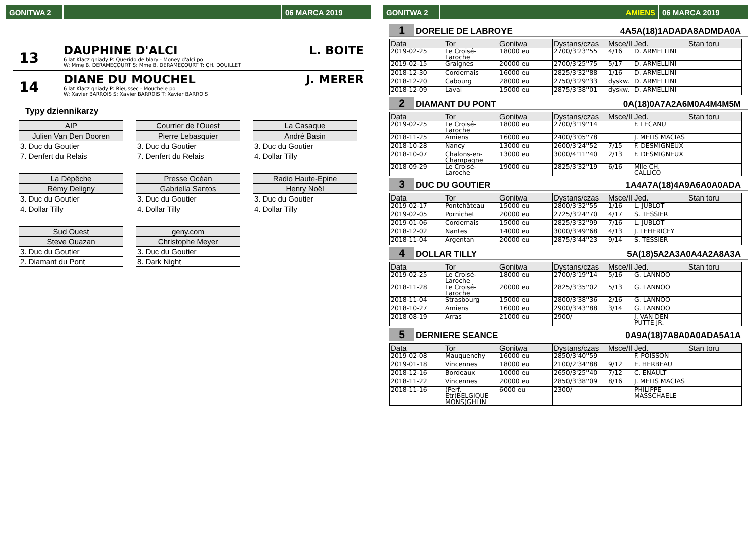GONITWA 2 06 MARCA 2019
13
DAUPHINE D'ALCI
6 lat Klacz gniady P: Querido de blary - Money d'alci po
W: Mme B. DERAMECOURT S: Mme B. DERAMECOURT T: CH. DOUILLET
L. BOITE
14
DIANE DU MOUCHEL
6 lat Klacz gniady P: Rieussec - Mouchele po
W: Xavier BARROIS S: Xavier BARROIS T: Xavier BARROIS
J. MERER
Typy dziennikarzy
| AIP |
| Julien Van Den Dooren |
| 3. Duc du Goutier |
| 7. Denfert du Relais |
| Courrier de l'Ouest |
| Pierre Lebasquier |
| 3. Duc du Goutier |
| 7. Denfert du Relais |
| La Casaque |
| André Basin |
| 3. Duc du Goutier |
| 4. Dollar Tilly |
| La Dépêche |
| Rémy Deligny |
| 3. Duc du Goutier |
| 4. Dollar Tilly |
| Presse Océan |
| Gabriella Santos |
| 3. Duc du Goutier |
| 4. Dollar Tilly |
| Radio Haute-Epine |
| Henry Noël |
| 3. Duc du Goutier |
| 4. Dollar Tilly |
| Sud Ouest |
| Steve Ouazan |
| 3. Duc du Goutier |
| 2. Diamant du Pont |
| geny.com |
| Christophe Meyer |
| 3. Duc du Goutier |
| 8. Dark Night |
GONITWA 2 AMIENS 06 MARCA 2019
1 DORELIE DE LABROYE 4A5A(18)1ADADA8ADMDA0A
| Data | Tor | Gonitwa | Dystans/czas | Msce/Il | Jed. | Stan toru |
| --- | --- | --- | --- | --- | --- | --- |
| 2019-02-25 | Le Croisé-Laroche | 18000 eu | 2700/3'23''55 | 4/16 | D. ARMELLINI | |
| 2019-02-15 | Graignes | 20000 eu | 2700/3'25''75 | 5/17 | D. ARMELLINI | |
| 2018-12-30 | Cordemais | 16000 eu | 2825/3'32''88 | 1/16 | D. ARMELLINI | |
| 2018-12-20 | Cabourg | 28000 eu | 2750/3'29''33 | dyskw. | D. ARMELLINI | |
| 2018-12-09 | Laval | 15000 eu | 2875/3'38''01 | dyskw. | D. ARMELLINI | |
2 DIAMANT DU PONT 0A(18)0A7A2A6M0A4M4M5M
| Data | Tor | Gonitwa | Dystans/czas | Msce/Il | Jed. | Stan toru |
| --- | --- | --- | --- | --- | --- | --- |
| 2019-02-25 | Le Croisé-Laroche | 18000 eu | 2700/3'19''14 | | F. LECANU | |
| 2018-11-25 | Amiens | 16000 eu | 2400/3'05''78 | | J. MELIS MACIAS | |
| 2018-10-28 | Nancy | 13000 eu | 2600/3'24''52 | 7/15 | F. DESMIGNEUX | |
| 2018-10-07 | Chalons-en-Champagne | 13000 eu | 3000/4'11''40 | 2/13 | F. DESMIGNEUX | |
| 2018-09-29 | Le Croisé-Laroche | 19000 eu | 2825/3'32''19 | 6/16 | Mlle CH. CALLICO | |
3 DUC DU GOUTIER 1A4A7A(18)4A9A6A0A0ADA
| Data | Tor | Gonitwa | Dystans/czas | Msce/Il | Jed. | Stan toru |
| --- | --- | --- | --- | --- | --- | --- |
| 2019-02-17 | Pontchâteau | 15000 eu | 2800/3'32''55 | 1/16 | L. JUBLOT | |
| 2019-02-05 | Pornichet | 20000 eu | 2725/3'24''70 | 4/17 | S. TESSIER | |
| 2019-01-06 | Cordemais | 15000 eu | 2825/3'32''99 | 7/16 | L. JUBLOT | |
| 2018-12-02 | Nantes | 14000 eu | 3000/3'49''68 | 4/13 | J. LEHERICEY | |
| 2018-11-04 | Argentan | 20000 eu | 2875/3'44''23 | 9/14 | S. TESSIER | |
4 DOLLAR TILLY 5A(18)5A2A3A0A4A2A8A3A
| Data | Tor | Gonitwa | Dystans/czas | Msce/Il | Jed. | Stan toru |
| --- | --- | --- | --- | --- | --- | --- |
| 2019-02-25 | Le Croisé-Laroche | 18000 eu | 2700/3'19''14 | 5/16 | G. LANNOO | |
| 2018-11-28 | Le Croisé-Laroche | 20000 eu | 2825/3'35''02 | 5/13 | G. LANNOO | |
| 2018-11-04 | Strasbourg | 15000 eu | 2800/3'38''36 | 2/16 | G. LANNOO | |
| 2018-10-27 | Amiens | 16000 eu | 2900/3'43''88 | 3/14 | G. LANNOO | |
| 2018-08-19 | Arras | 21000 eu | 2900/ | | J. VAN DEN PUTTE JR. | |
5 DERNIERE SEANCE 0A9A(18)7A8A0A0ADA5A1A
| Data | Tor | Gonitwa | Dystans/czas | Msce/Il | Jed. | Stan toru |
| --- | --- | --- | --- | --- | --- | --- |
| 2019-02-08 | Mauquenchy | 16000 eu | 2850/3'40''59 | | F. POISSON | |
| 2019-01-18 | Vincennes | 18000 eu | 2100/2'34''88 | 9/12 | E. HERBEAU | |
| 2018-12-16 | Bordeaux | 10000 eu | 2650/3'25''40 | 7/12 | C. ENAULT | |
| 2018-11-22 | Vincennes | 20000 eu | 2850/3'38''09 | 8/16 | J. MELIS MACIAS | |
| 2018-11-16 | (Perf. Etr)BELGIQUE MONS(GHLIN | 6000 eu | 2300/ | | PHILIPPE MASSCHAELE | |